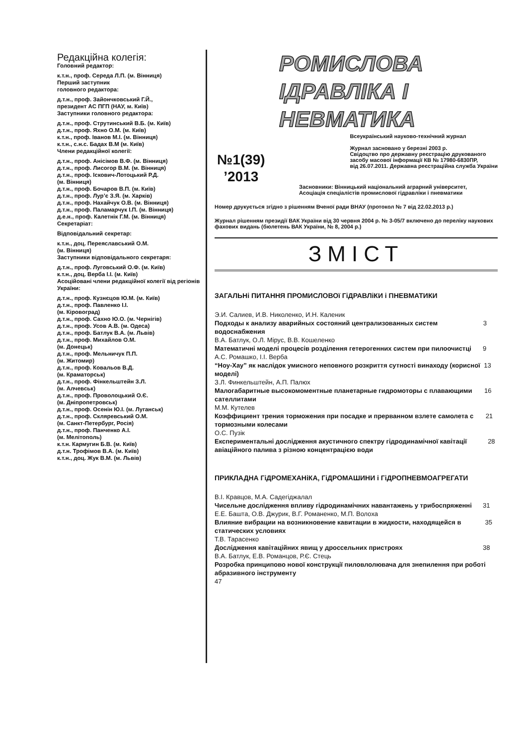Редакційна колегія:
Головний редактор:
к.т.н., проф. Середа Л.П. (м. Вінниця)
Перший заступник
головного редактора:
д.т.н., проф. Зайончковський Г.Й.,
президент АС ПГП (НАУ, м. Київ)
Заступники головного редактора:
д.т.н., проф. Струтинський В.Б. (м. Київ)
д.т.н., проф. Яхно О.М. (м. Київ)
к.т.н., проф. Іванов М.І. (м. Вінниця)
к.т.н., с.н.с. Бадах В.М (м. Київ)
Члени редакційної колегії:
д.т.н., проф. Анісімов В.Ф. (м. Вінниця)
д.т.н., проф. Лисогор В.М. (м. Вінниця)
д.т.н., проф. Іскович-Лотоцький Р.Д.
(м. Вінниця)
д.т.н., проф. Бочаров В.П. (м. Київ)
д.т.н., проф. Лур’є З.Я. (м. Харків)
д.т.н., проф. Нахайчук О.В. (м. Вінниця)
д.т.н., проф. Паламарчук І.П. (м. Вінниця)
д.е.н., проф. Калетнік Г.М. (м. Вінниця)
Секретаріат:
Відповідальний секретар:
к.т.н., доц. Переяславський О.М.
(м. Вінниця)
Заступники відповідального секретаря:
д.т.н., проф. Луговський О.Ф. (м. Київ)
к.т.н., доц. Верба І.І. (м. Київ)
Асоційовані члени редакційної колегії від регіонів України:
д.т.н., проф. Кузнєцов Ю.М. (м. Київ)
д.т.н., проф. Павленко І.І.
(м. Кіровоград)
д.т.н., проф. Сахно Ю.О. (м. Чернігів)
д.т.н., проф. Усов А.В. (м. Одеса)
д.т.н., проф. Батлук В.А. (м. Львів)
д.т.н., проф. Михайлов О.М.
(м. Донецьк)
д.т.н., проф. Мельничук П.П.
(м. Житомир)
д.т.н., проф. Ковальов В.Д.
(м. Краматорськ)
д.т.н., проф. Фінкельштейн З.Л.
(м. Алчевськ)
д.т.н., проф. Проволоцький О.Є.
(м. Дніпропетровськ)
д.т.н., проф. Осенін Ю.І. (м. Луганськ)
д.т.н., проф. Скляревський О.М.
(м. Санкт-Петербург, Росія)
д.т.н., проф. Панченко А.І.
(м. Мелітополь)
к.т.н. Кармугин Б.В. (м. Київ)
д.т.н. Трофімов В.А. (м. Київ)
к.т.н., доц. Жук В.М. (м. Львів)
РОМИСЛОВА
ІДРАВЛІКА І
НЕВМАТИКА
Всеукраїнський науково-технічний журнал
Журнал засновано у березні 2003 р.
Свідоцтво про державну реєстрацію друкованого
засобу масової інформації КВ № 17980-6830ПР,
від 26.07.2011. Державна реєстраційна служба України
№1(39)
’2013
Засновники: Вінницький національний аграрний університет,
Асоціація спеціалістів промислової гідравліки і пневматики
Номер друкується згідно з рішенням Вченої ради ВНАУ (протокол № 7 від 22.02.2013 р.)
Журнал рішенням президії ВАК України від 30 червня 2004 р. № 3-05/7 включено до переліку наукових фахових видань (бюлетень ВАК України, № 8, 2004 р.)
ЗМІСТ
ЗАГАЛЬНі ПИТАННЯ ПРОМИСЛОВОї ГіДРАВЛіКИ і ПНЕВМАТИКИ
Э.И. Салиев, И.В. Николенко, И.Н. Каленик
Подходы к анализу аварийных состояний централизованных систем водоснабжения 3
В.А. Батлук, О.Л. Мірус, В.В. Кошеленко
Математичні моделі процесів розділення гетерогенних систем при пилоочистці 9
А.С. Ромашко, І.І. Верба
“Ноу-Хау” як наслідок умисного неповного розкриття сутності винаходу (корисної моделі) 13
З.Л. Финкельштейн, А.П. Палюх
Малогабаритные высокомоментные планетарные гидромоторы с плавающими сателлитами 16
М.М. Кутелев
Коэффициент трения торможения при посадке и прерванном взлете самолета с тормозными колесами 21
О.С. Пузік
Експериментальні дослідження акустичного спектру гідродинамічної кавітації авіаційного палива з різною концентрацією води 28
ПРИКЛАДНА ГіДРОМЕХАНіКА, ГіДРОМАШИНИ і ГіДРОПНЕВМОАГРЕГАТИ
В.І. Кравцов, М.А. Садегіджалал
Чисельне дослідження впливу гідродинамічних навантажень у трибоспряженні 31
Е.Е. Башта, О.В. Джурик, В.Г. Романенко, М.П. Волоха
Влияние вибрации на возникновение кавитации в жидкости, находящейся в статических условиях 35
Т.В. Тарасенко
Дослідження кавітаційних явищ у дроссельних пристроях 38
В.А. Батлук, Е.В. Романцов, Р.Є. Стець
Розробка принципово нової конструкції пиловлолювача для знепилення при роботі абразивного інструменту
47